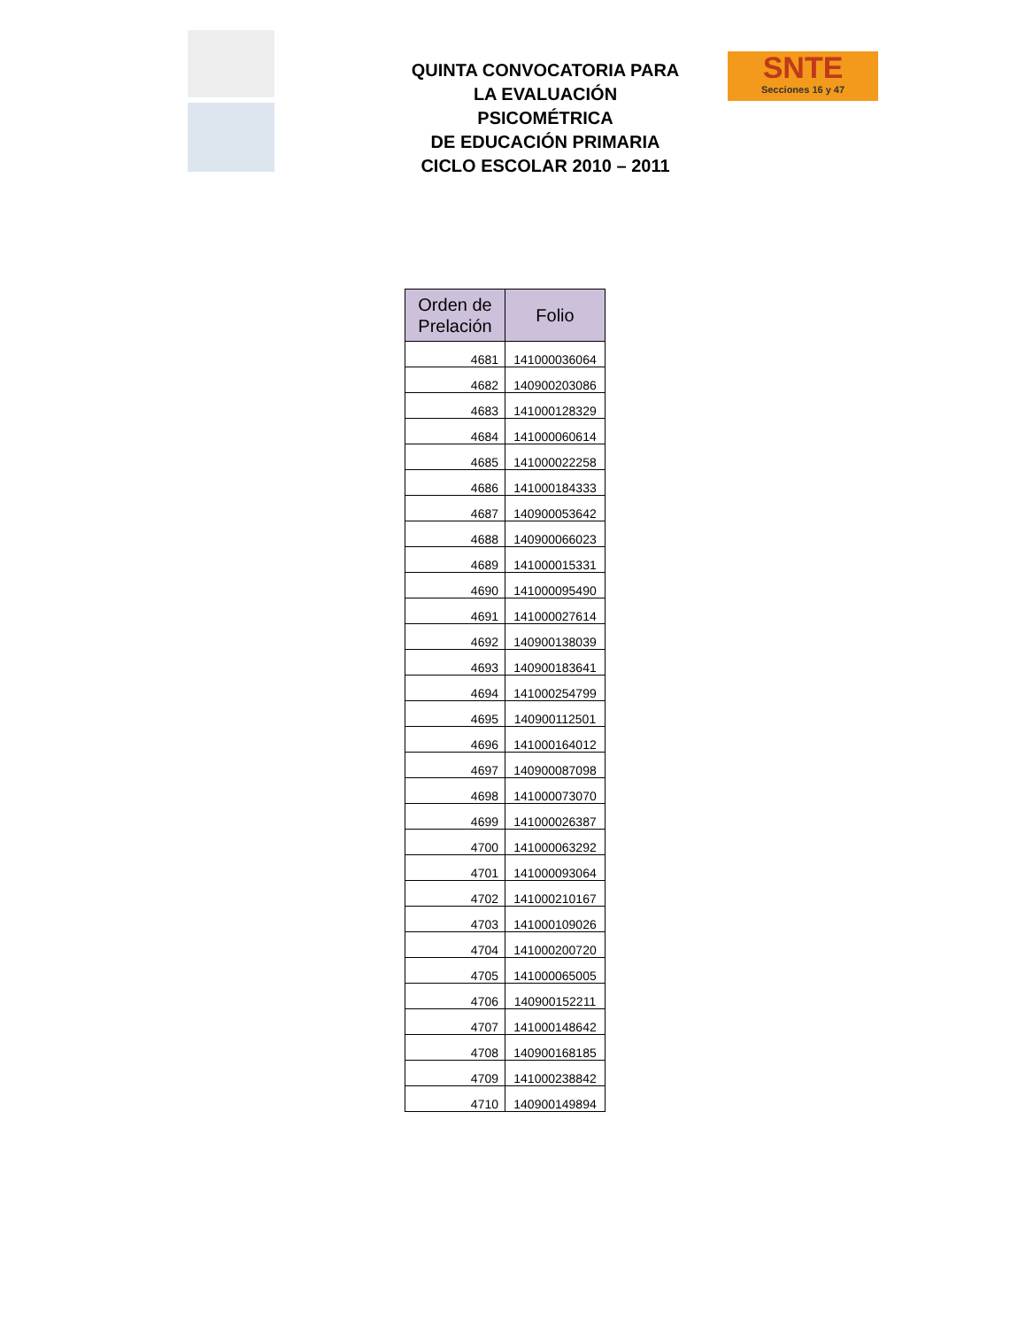QUINTA CONVOCATORIA PARA
LA EVALUACIÓN PSICOMÉTRICA
DE EDUCACIÓN PRIMARIA
CICLO ESCOLAR 2010 – 2011
SNTE
Secciones 16 y 47
| Orden de Prelación | Folio |
| --- | --- |
| 4681 | 141000036064 |
| 4682 | 140900203086 |
| 4683 | 141000128329 |
| 4684 | 141000060614 |
| 4685 | 141000022258 |
| 4686 | 141000184333 |
| 4687 | 140900053642 |
| 4688 | 140900066023 |
| 4689 | 141000015331 |
| 4690 | 141000095490 |
| 4691 | 141000027614 |
| 4692 | 140900138039 |
| 4693 | 140900183641 |
| 4694 | 141000254799 |
| 4695 | 140900112501 |
| 4696 | 141000164012 |
| 4697 | 140900087098 |
| 4698 | 141000073070 |
| 4699 | 141000026387 |
| 4700 | 141000063292 |
| 4701 | 141000093064 |
| 4702 | 141000210167 |
| 4703 | 141000109026 |
| 4704 | 141000200720 |
| 4705 | 141000065005 |
| 4706 | 140900152211 |
| 4707 | 141000148642 |
| 4708 | 140900168185 |
| 4709 | 141000238842 |
| 4710 | 140900149894 |